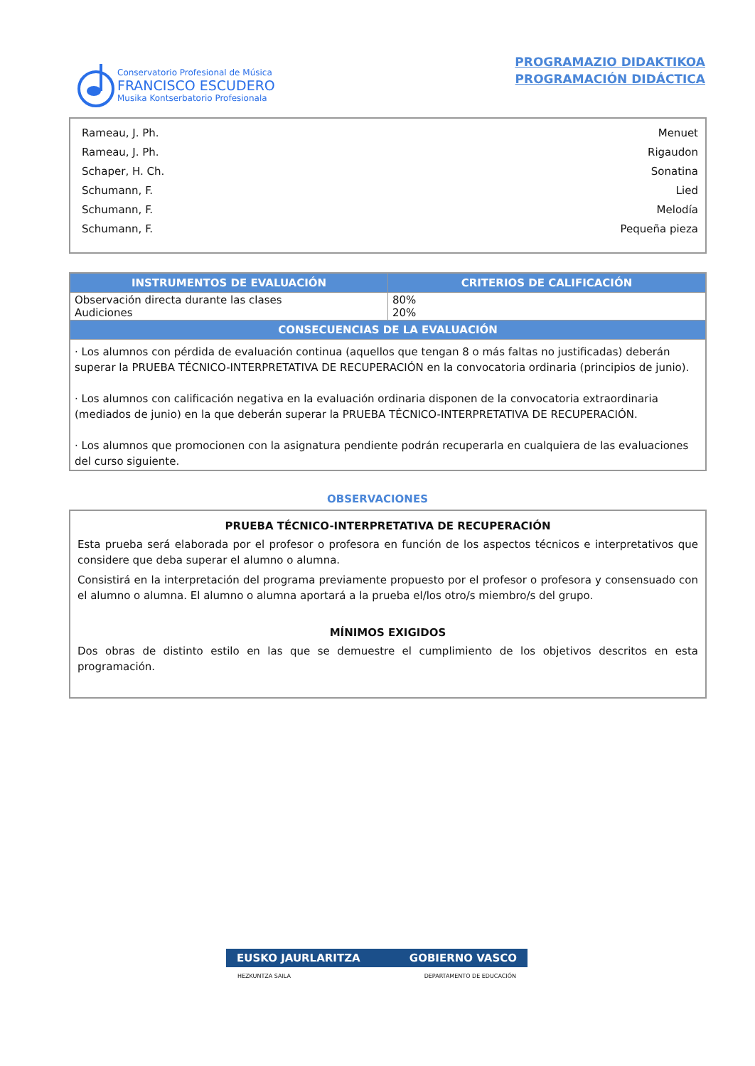Conservatorio Profesional de Música
FRANCISCO ESCUDERO
Musika Kontserbatorio Profesionala
PROGRAMAZIO DIDAKTIKOA
PROGRAMACIÓN DIDÁCTICA
Rameau, J. Ph. Menuet
Rameau, J. Ph. Rigaudon
Schaper, H. Ch. Sonatina
Schumann, F. Lied
Schumann, F. Melodía
Schumann, F. Pequeña pieza
| INSTRUMENTOS DE EVALUACIÓN | CRITERIOS DE CALIFICACIÓN |
| --- | --- |
| Observación directa durante las clases Audiciones | 80% 20% |
| CONSECUENCIAS DE LA EVALUACIÓN | |
| · Los alumnos con pérdida de evaluación continua (aquellos que tengan 8 o más faltas no justificadas) deberán superar la PRUEBA TÉCNICO-INTERPRETATIVA DE RECUPERACIÓN en la convocatoria ordinaria (principios de junio). · Los alumnos con calificación negativa en la evaluación ordinaria disponen de la convocatoria extraordinaria (mediados de junio) en la que deberán superar la PRUEBA TÉCNICO-INTERPRETATIVA DE RECUPERACIÓN. · Los alumnos que promocionen con la asignatura pendiente podrán recuperarla en cualquiera de las evaluaciones del curso siguiente. | |
OBSERVACIONES
PRUEBA TÉCNICO-INTERPRETATIVA DE RECUPERACIÓN
Esta prueba será elaborada por el profesor o profesora en función de los aspectos técnicos e interpretativos que considere que deba superar el alumno o alumna.
Consistirá en la interpretación del programa previamente propuesto por el profesor o profesora y consensuado con el alumno o alumna. El alumno o alumna aportará a la prueba el/los otro/s miembro/s del grupo.
MÍNIMOS EXIGIDOS
Dos obras de distinto estilo en las que se demuestre el cumplimiento de los objetivos descritos en esta programación.
EUSKO JAURLARITZA GOBIERNO VASCO
HEZKUNTZA SAILA DEPARTAMENTO DE EDUCACIÓN